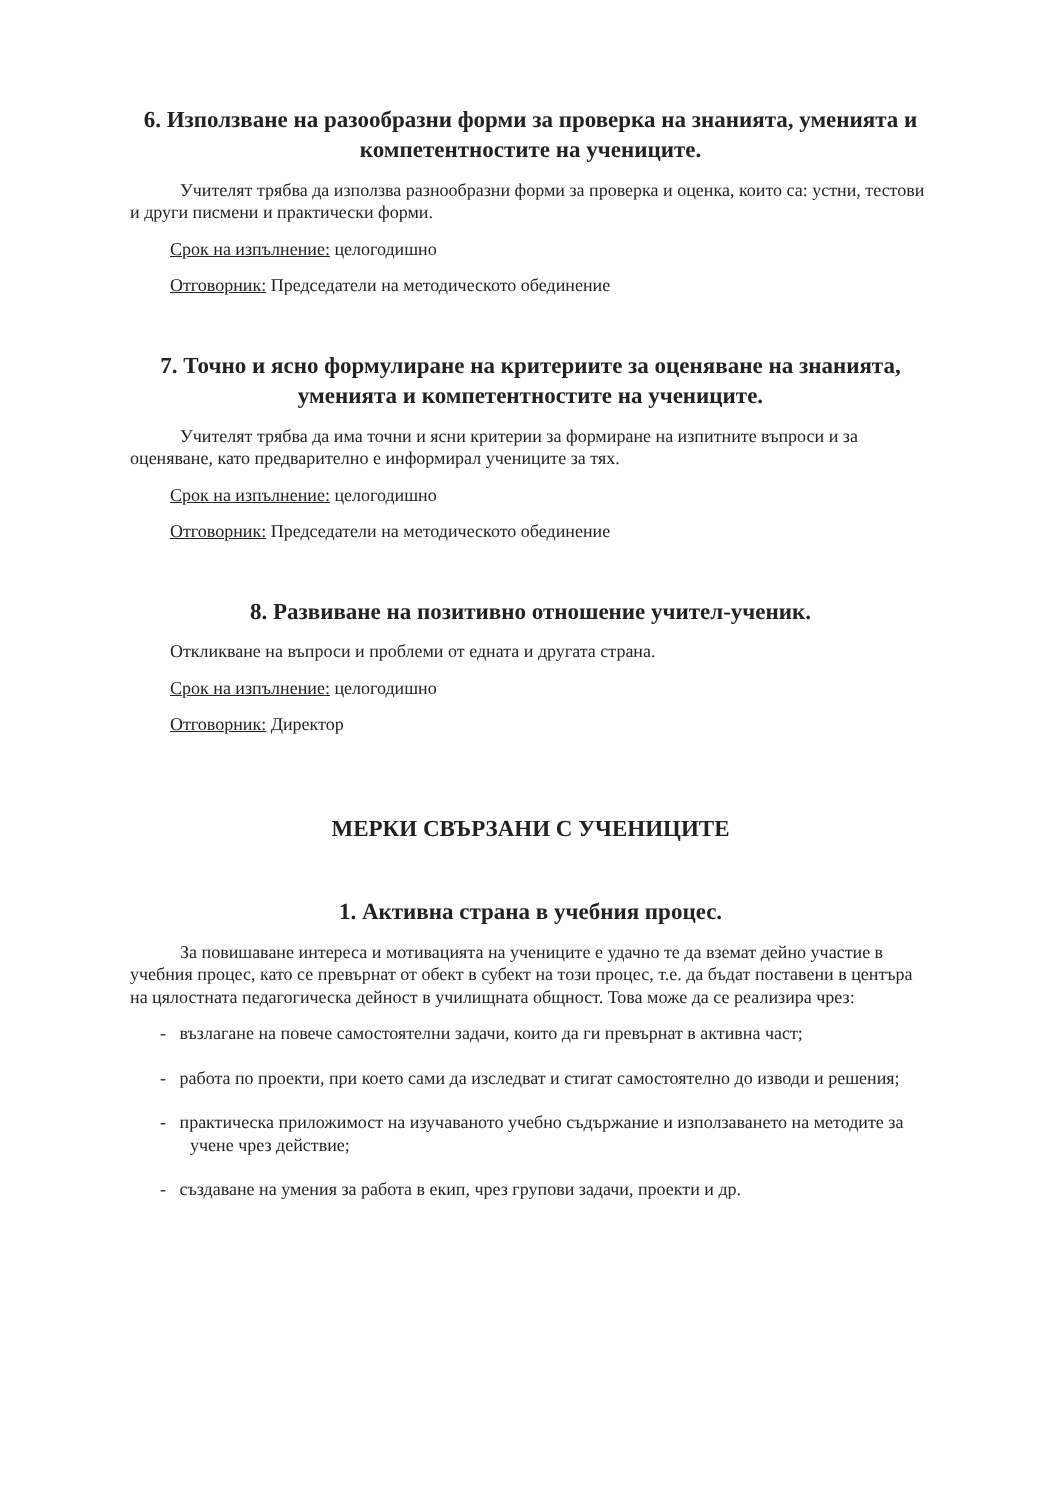6. Използване на разообразни форми за проверка на знанията, уменията и компетентностите на учениците.
Учителят трябва да използва разнообразни форми за проверка и оценка, които са: устни, тестови и други писмени и практически форми.
Срок на изпълнение: целогодишно
Отговорник: Председатели на методическото обединение
7. Точно и ясно формулиране на критериите за оценяване на знанията, уменията и компетентностите на учениците.
Учителят трябва да има точни и ясни критерии за формиране на изпитните въпроси и за оценяване, като предварително е информирал учениците за тях.
Срок на изпълнение: целогодишно
Отговорник: Председатели на методическото обединение
8. Развиване на позитивно отношение учител-ученик.
Откликване на въпроси и проблеми от едната и другата страна.
Срок на изпълнение: целогодишно
Отговорник: Директор
МЕРКИ СВЪРЗАНИ С УЧЕНИЦИТЕ
1. Активна страна в учебния процес.
За повишаване интереса и мотивацията на учениците е удачно те да вземат дейно участие в учебния процес, като се превърнат от обект в субект на този процес, т.е. да бъдат поставени в центъра на цялостната педагогическа дейност в училищната общност. Това може да се реализира чрез:
- възлагане на повече самостоятелни задачи, които да ги превърнат в активна част;
- работа по проекти, при което сами да изследват и стигат самостоятелно до изводи и решения;
- практическа приложимост на изучаваното учебно съдържание и използаването на методите за учене чрез действие;
- създаване на умения за работа в екип, чрез групови задачи, проекти и др.